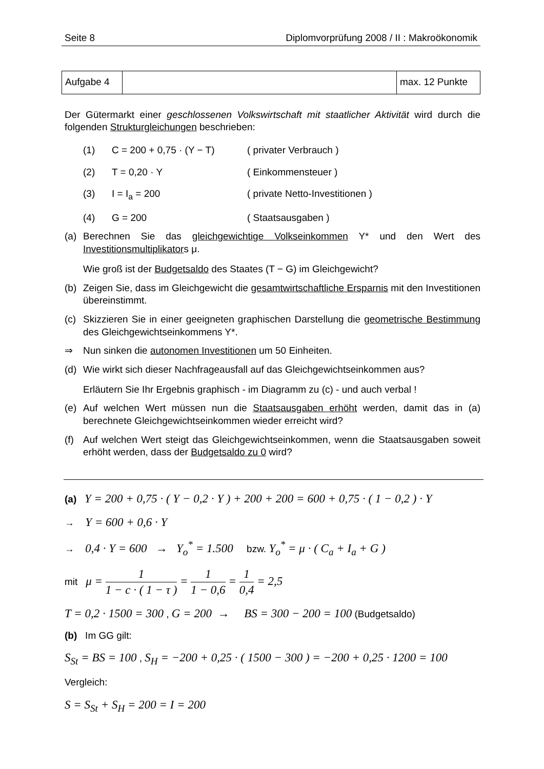Seite 8 Diplomvorprüfung 2008 / II : Makroökonomik
| Aufgabe 4 | | max. 12 Punkte |
Der Gütermarkt einer geschlossenen Volkswirtschaft mit staatlicher Aktivität wird durch die folgenden Strukturgleichungen beschrieben:
(1) C = 200 + 0,75 · (Y − T) ( privater Verbrauch )
(2) T = 0,20 · Y ( Einkommensteuer )
(3) I = I<sub>a</sub> = 200 ( private Netto-Investitionen )
(4) G = 200 ( Staatsausgaben )
(a) Berechnen Sie das gleichgewichtige Volkseinkommen Y* und den Wert des Investitionsmultiplikators μ.
Wie groß ist der Budgetsaldo des Staates (T − G) im Gleichgewicht?
(b) Zeigen Sie, dass im Gleichgewicht die gesamtwirtschaftliche Ersparnis mit den Investitionen übereinstimmt.
(c) Skizzieren Sie in einer geeigneten graphischen Darstellung die geometrische Bestimmung des Gleichgewichtseinkommens Y*.
⇒ Nun sinken die autonomen Investitionen um 50 Einheiten.
(d) Wie wirkt sich dieser Nachfrageausfall auf das Gleichgewichtseinkommen aus?
Erläutern Sie Ihr Ergebnis graphisch - im Diagramm zu (c) - und auch verbal !
(e) Auf welchen Wert müssen nun die Staatsausgaben erhöht werden, damit das in (a) berechnete Gleichgewichtseinkommen wieder erreicht wird?
(f) Auf welchen Wert steigt das Gleichgewichtseinkommen, wenn die Staatsausgaben soweit erhöht werden, dass der Budgetsaldo zu 0 wird?
(a) Y = 200 + 0,75 · ( Y − 0,2 · Y ) + 200 + 200 = 600 + 0,75 · ( 1 − 0,2 ) · Y
→ Y = 600 + 0,6 · Y
→ 0,4 · Y = 600 → Y<sub>o</sub><sup>*</sup> = 1.500 bzw. Y<sub>o</sub><sup>*</sup> = μ · ( C<sub>a</sub> + I<sub>a</sub> + G )
mit μ = 1 1 − c · ( 1 − τ ) = 1 1 − 0,6 = 1 0,4 = 2,5
T = 0,2 · 1500 = 300 , G = 200 → BS = 300 − 200 = 100 (Budgetsaldo)
(b) Im GG gilt:
S<sub>St</sub> = BS = 100 , S<sub>H</sub> = −200 + 0,25 · ( 1500 − 300 ) = −200 + 0,25 · 1200 = 100
Vergleich:
S = S<sub>St</sub> + S<sub>H</sub> = 200 = I = 200